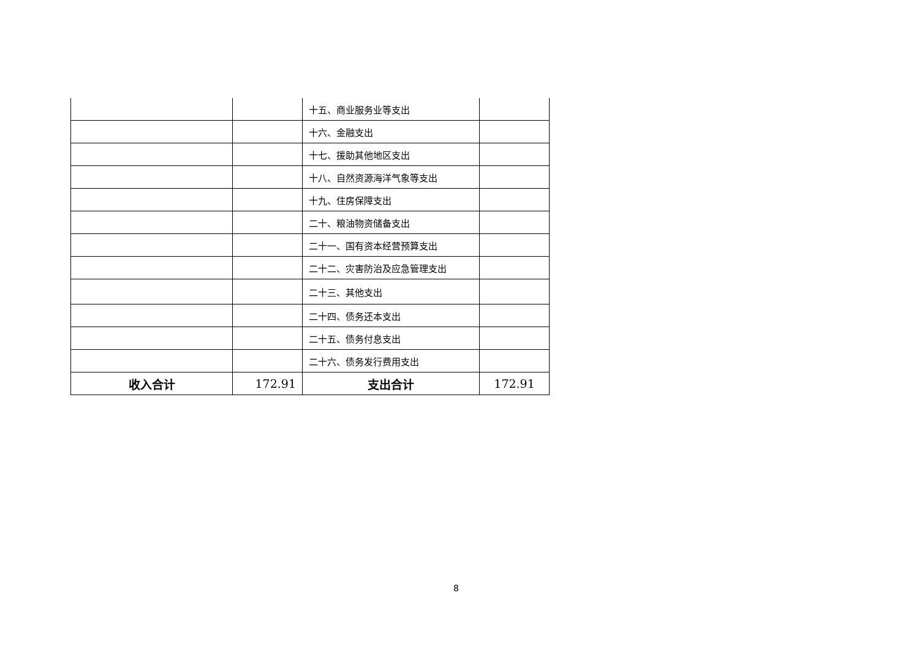| | | 十五、商业服务业等支出 | |
| | | 十六、金融支出 | |
| | | 十七、援助其他地区支出 | |
| | | 十八、自然资源海洋气象等支出 | |
| | | 十九、住房保障支出 | |
| | | 二十、粮油物资储备支出 | |
| | | 二十一、国有资本经营预算支出 | |
| | | 二十二、灾害防治及应急管理支出 | |
| | | 二十三、其他支出 | |
| | | 二十四、债务还本支出 | |
| | | 二十五、债务付息支出 | |
| | | 二十六、债务发行费用支出 | |
| 收入合计 | 172.91 | 支出合计 | 172.91 |
8